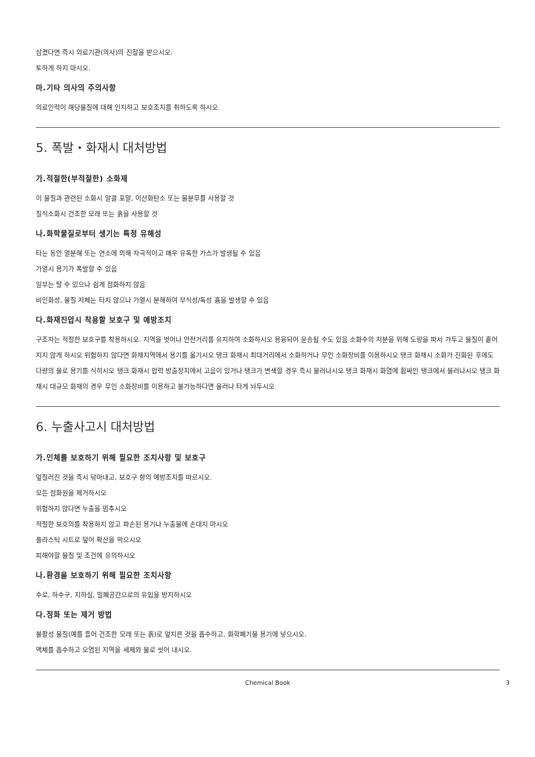삼켰다면 즉시 의료기관(의사)의 진찰을 받으시오.
토하게 하지 마시오.
마.기타 의사의 주의사항
의료인력이 해당물질에 대해 인지하고 보호조치를 취하도록 하시오
5. 폭발・화재시 대처방법
가.적절한(부적절한) 소화제
이 물질과 관련된 소화시 알콜 포말, 이산화탄소 또는 물분무를 사용할 것
질식소화시 건조한 모래 또는 흙을 사용할 것
나.화학물질로부터 생기는 특정 유해성
타는 동안 열분해 또는 연소에 의해 자극적이고 매우 유독한 가스가 발생될 수 있음
가열시 용기가 폭발할 수 있음
일부는 탈 수 있으나 쉽게 점화하지 않음
비인화성, 물질 자체는 타지 않으나 가열시 분해하여 부식성/독성 흄을 발생할 수 있음
다.화재진압시 착용할 보호구 및 예방조치
구조자는 적절한 보호구를 착용하시오. 지역을 벗어나 안전거리를 유지하여 소화하시오 용융되어 운송될 수도 있음 소화수의 처분을 위해 도랑을 파서 가두고 물질이 흩어지지 않게 하시오 위험하지 않다면 화재지역에서 용기를 옮기시오 탱크 화재시 최대거리에서 소화하거나 무인 소화장비를 이용하시오 탱크 화재시 소화가 진화된 후에도 다량의 물로 용기를 식히시오 탱크 화재시 압력 방출장치에서 고음이 있거나 탱크가 변색할 경우 즉시 물러나시오 탱크 화재시 화염에 휩싸인 탱크에서 물러나시오 탱크 화재시 대규모 화재의 경우 무인 소화장비를 이용하고 불가능하다면 물러나 타게 놔두시오
6. 누출사고시 대처방법
가.인체를 보호하기 위해 필요한 조치사항 및 보호구
엎질러진 것을 즉시 닦아내고, 보호구 항의 예방조치를 따르시오.
모든 점화원을 제거하시오
위험하지 않다면 누출을 멈추시오
적절한 보호의를 착용하지 않고 파손된 용기나 누출물에 손대지 마시오
플라스틱 시트로 덮어 확산을 막으시오
피해야할 물질 및 조건에 유의하시오
나.환경을 보호하기 위해 필요한 조치사항
수로, 하수구, 지하실, 밀폐공간으로의 유입을 방지하시오
다.정화 또는 제거 방법
불활성 물질(예를 들어 건조한 모래 또는 흙)로 엎지른 것을 흡수하고, 화학폐기물 용기에 넣으시오.
액체를 흡수하고 오염된 지역을 세제와 물로 씻어 내시오.
Chemical Book 3